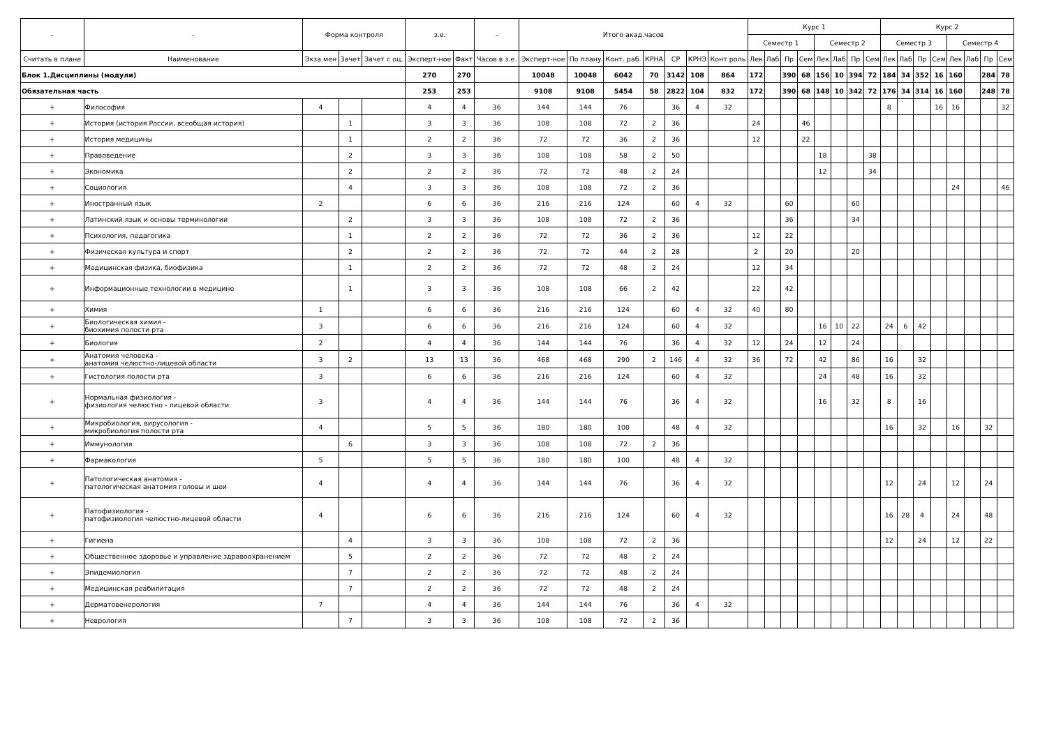| - | - | Форма контроля | | | з.е. | | - | Итого акад.часов | | | | | | | Курс 1 | | | | | | | | Курс 2 | | | | | | | |
| --- | --- | --- | --- | --- | --- | --- | --- | --- | --- | --- | --- | --- | --- | --- | --- | --- | --- | --- | --- | --- | --- | --- | --- | --- | --- | --- | --- | --- | --- | --- |
| | | | | | | | | | | | | | | | Семестр 1 | | | | Семестр 2 | | | | Семестр 3 | | | | Семестр 4 | | | |
| Считать в плане | Наименование | Экза мен | Зачет | Зачет с оц. | Эксперт-ное | Факт | Часов в з.е. | Эксперт-ное | По плану | Конт. раб. | КРНА | СР | КРНЭ | Конт роль | Лек | Лаб | Пр | Сем | Лек | Лаб | Пр | Сем | Лек | Лаб | Пр | Сем | Лек | Лаб | Пр | Сем |
| Блок 1.Дисциплины (модули) | | | | | 270 | 270 | | 10048 | 10048 | 6042 | 70 | 3142 | 108 | 864 | 172 | | 390 | 68 | 156 | 10 | 394 | 72 | 184 | 34 | 352 | 16 | 160 | | 284 | 78 |
| Обязательная часть | | | | | 253 | 253 | | 9108 | 9108 | 5454 | 58 | 2822 | 104 | 832 | 172 | | 390 | 68 | 148 | 10 | 342 | 72 | 176 | 34 | 314 | 16 | 160 | | 248 | 78 |
| + | Философия | 4 | | | 4 | 4 | 36 | 144 | 144 | 76 | | 36 | 4 | 32 | | | | | | | | | 8 | | | 16 | 16 | | | 32 |
| + | История (история России, всеобщая история) | | 1 | | 3 | 3 | 36 | 108 | 108 | 72 | 2 | 36 | | | 24 | | | 46 | | | | | | | | | | | | |
| + | История медицины | | 1 | | 2 | 2 | 36 | 72 | 72 | 36 | 2 | 36 | | | 12 | | | 22 | | | | | | | | | | | | |
| + | Правоведение | | 2 | | 3 | 3 | 36 | 108 | 108 | 58 | 2 | 50 | | | | | | | 18 | | | 38 | | | | | | | | |
| + | Экономика | | 2 | | 2 | 2 | 36 | 72 | 72 | 48 | 2 | 24 | | | | | | | 12 | | | 34 | | | | | | | | |
| + | Социология | | 4 | | 3 | 3 | 36 | 108 | 108 | 72 | 2 | 36 | | | | | | | | | | | | | | | 24 | | | 46 |
| + | Иностранный язык | 2 | | | 6 | 6 | 36 | 216 | 216 | 124 | | 60 | 4 | 32 | | | 60 | | | | 60 | | | | | | | | | |
| + | Латинский язык и основы терминологии | | 2 | | 3 | 3 | 36 | 108 | 108 | 72 | 2 | 36 | | | | | 36 | | | | 34 | | | | | | | | | |
| + | Психология, педагогика | | 1 | | 2 | 2 | 36 | 72 | 72 | 36 | 2 | 36 | | | 12 | | 22 | | | | | | | | | | | | | |
| + | Физическая культура и спорт | | 2 | | 2 | 2 | 36 | 72 | 72 | 44 | 2 | 28 | | | 2 | | 20 | | | | 20 | | | | | | | | | |
| + | Медицинская физика, биофизика | | 1 | | 2 | 2 | 36 | 72 | 72 | 48 | 2 | 24 | | | 12 | | 34 | | | | | | | | | | | | | |
| + | Информационные технологии в медицине | | 1 | | 3 | 3 | 36 | 108 | 108 | 66 | 2 | 42 | | | 22 | | 42 | | | | | | | | | | | | | |
| + | Химия | 1 | | | 6 | 6 | 36 | 216 | 216 | 124 | | 60 | 4 | 32 | 40 | | 80 | | | | | | | | | | | | | |
| + | Биологическая химия - биохимия полости рта | 3 | | | 6 | 6 | 36 | 216 | 216 | 124 | | 60 | 4 | 32 | | | | | 16 | 10 | 22 | | 24 | 6 | 42 | | | | | |
| + | Биология | 2 | | | 4 | 4 | 36 | 144 | 144 | 76 | | 36 | 4 | 32 | 12 | | 24 | | 12 | | 24 | | | | | | | | | |
| + | Анатомия человека - анатомия челюстно-лицевой области | 3 | 2 | | 13 | 13 | 36 | 468 | 468 | 290 | 2 | 146 | 4 | 32 | 36 | | 72 | | 42 | | 86 | | 16 | | 32 | | | | | |
| + | Гистология полости рта | 3 | | | 6 | 6 | 36 | 216 | 216 | 124 | | 60 | 4 | 32 | | | | | 24 | | 48 | | 16 | | 32 | | | | | |
| + | Нормальная физиология - физиология челюстно - лицевой области | 3 | | | 4 | 4 | 36 | 144 | 144 | 76 | | 36 | 4 | 32 | | | | | 16 | | 32 | | 8 | | 16 | | | | | |
| + | Микробиология, вирусология - микробиология полости рта | 4 | | | 5 | 5 | 36 | 180 | 180 | 100 | | 48 | 4 | 32 | | | | | | | | | 16 | | 32 | | 16 | | 32 | |
| + | Иммунология | | 6 | | 3 | 3 | 36 | 108 | 108 | 72 | 2 | 36 | | | | | | | | | | | | | | | | | | |
| + | Фармакология | 5 | | | 5 | 5 | 36 | 180 | 180 | 100 | | 48 | 4 | 32 | | | | | | | | | | | | | | | | |
| + | Патологическая анатомия - патологическая анатомия головы и шеи | 4 | | | 4 | 4 | 36 | 144 | 144 | 76 | | 36 | 4 | 32 | | | | | | | | | 12 | | 24 | | 12 | | 24 | |
| + | Патофизиология - патофизиология челюстно-лицевой области | 4 | | | 6 | 6 | 36 | 216 | 216 | 124 | | 60 | 4 | 32 | | | | | | | | | 16 | 28 | 4 | | 24 | | 48 | |
| + | Гигиена | | 4 | | 3 | 3 | 36 | 108 | 108 | 72 | 2 | 36 | | | | | | | | | | | 12 | | 24 | | 12 | | 22 | |
| + | Общественное здоровье и управление здравоохранением | | 5 | | 2 | 2 | 36 | 72 | 72 | 48 | 2 | 24 | | | | | | | | | | | | | | | | | | |
| + | Эпидемиология | | 7 | | 2 | 2 | 36 | 72 | 72 | 48 | 2 | 24 | | | | | | | | | | | | | | | | | | |
| + | Медицинская реабилитация | | 7 | | 2 | 2 | 36 | 72 | 72 | 48 | 2 | 24 | | | | | | | | | | | | | | | | | | |
| + | Дерматовенерология | 7 | | | 4 | 4 | 36 | 144 | 144 | 76 | | 36 | 4 | 32 | | | | | | | | | | | | | | | | |
| + | Неврология | | 7 | | 3 | 3 | 36 | 108 | 108 | 72 | 2 | 36 | | | | | | | | | | | | | | | | | | |